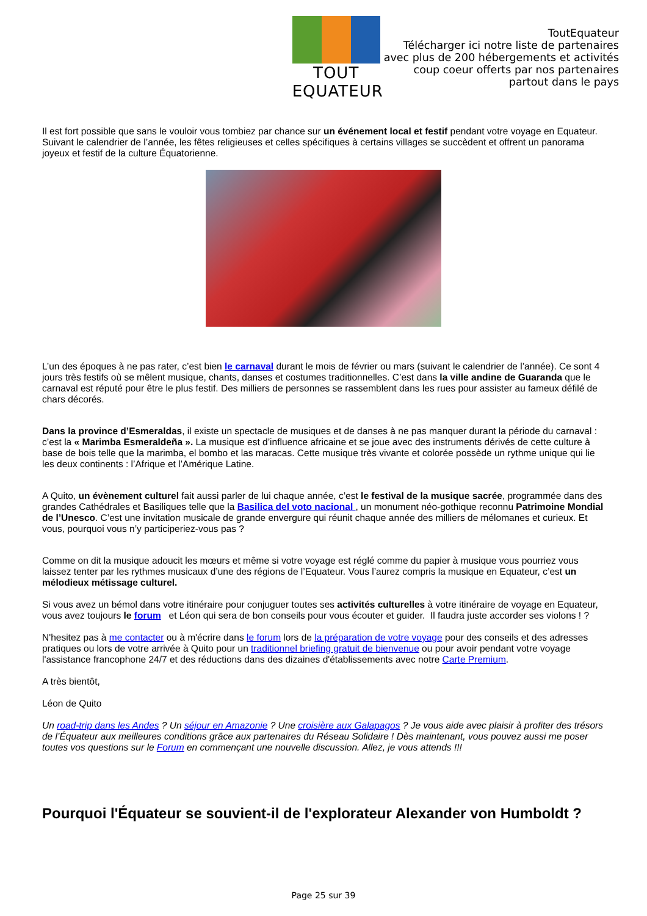TOUT EQUATEUR
ToutEquateur
Télécharger ici notre liste de partenaires
avec plus de 200 hébergements et activités
coup coeur offerts par nos partenaires
partout dans le pays
Il est fort possible que sans le vouloir vous tombiez par chance sur un événement local et festif pendant votre voyage en Equateur. Suivant le calendrier de l’année, les fêtes religieuses et celles spécifiques à certains villages se succèdent et offrent un panorama joyeux et festif de la culture Équatorienne.
L’un des époques à ne pas rater, c’est bien le carnaval durant le mois de février ou mars (suivant le calendrier de l’année). Ce sont 4 jours très festifs où se mêlent musique, chants, danses et costumes traditionnelles. C’est dans la ville andine de Guaranda que le carnaval est réputé pour être le plus festif. Des milliers de personnes se rassemblent dans les rues pour assister au fameux défilé de chars décorés.
Dans la province d’Esmeraldas, il existe un spectacle de musiques et de danses à ne pas manquer durant la période du carnaval : c’est la « Marimba Esmeraldeña ». La musique est d’influence africaine et se joue avec des instruments dérivés de cette culture à base de bois telle que la marimba, el bombo et las maracas. Cette musique très vivante et colorée possède un rythme unique qui lie les deux continents : l’Afrique et l’Amérique Latine.
A Quito, un évènement culturel fait aussi parler de lui chaque année, c’est le festival de la musique sacrée, programmée dans des grandes Cathédrales et Basiliques telle que la Basilica del voto nacional , un monument néo-gothique reconnu Patrimoine Mondial de l’Unesco. C’est une invitation musicale de grande envergure qui réunit chaque année des milliers de mélomanes et curieux. Et vous, pourquoi vous n’y participeriez-vous pas ?
Comme on dit la musique adoucit les mœurs et même si votre voyage est réglé comme du papier à musique vous pourriez vous laissez tenter par les rythmes musicaux d’une des régions de l’Equateur. Vous l’aurez compris la musique en Equateur, c’est un mélodieux métissage culturel.
Si vous avez un bémol dans votre itinéraire pour conjuguer toutes ses activités culturelles à votre itinéraire de voyage en Equateur, vous avez toujours le forum et Léon qui sera de bon conseils pour vous écouter et guider. Il faudra juste accorder ses violons ! ?
N'hesitez pas à me contacter ou à m'écrire dans le forum lors de la préparation de votre voyage pour des conseils et des adresses pratiques ou lors de votre arrivée à Quito pour un traditionnel briefing gratuit de bienvenue ou pour avoir pendant votre voyage l'assistance francophone 24/7 et des réductions dans des dizaines d'établissements avec notre Carte Premium.
A très bientôt,
Léon de Quito
Un road-trip dans les Andes ? Un séjour en Amazonie ? Une croisière aux Galapagos ? Je vous aide avec plaisir à profiter des trésors de l’Équateur aux meilleures conditions grâce aux partenaires du Réseau Solidaire ! Dès maintenant, vous pouvez aussi me poser toutes vos questions sur le Forum en commençant une nouvelle discussion. Allez, je vous attends !!!
Pourquoi l'Équateur se souvient-il de l'explorateur Alexander von Humboldt ?
Page 25 sur 39